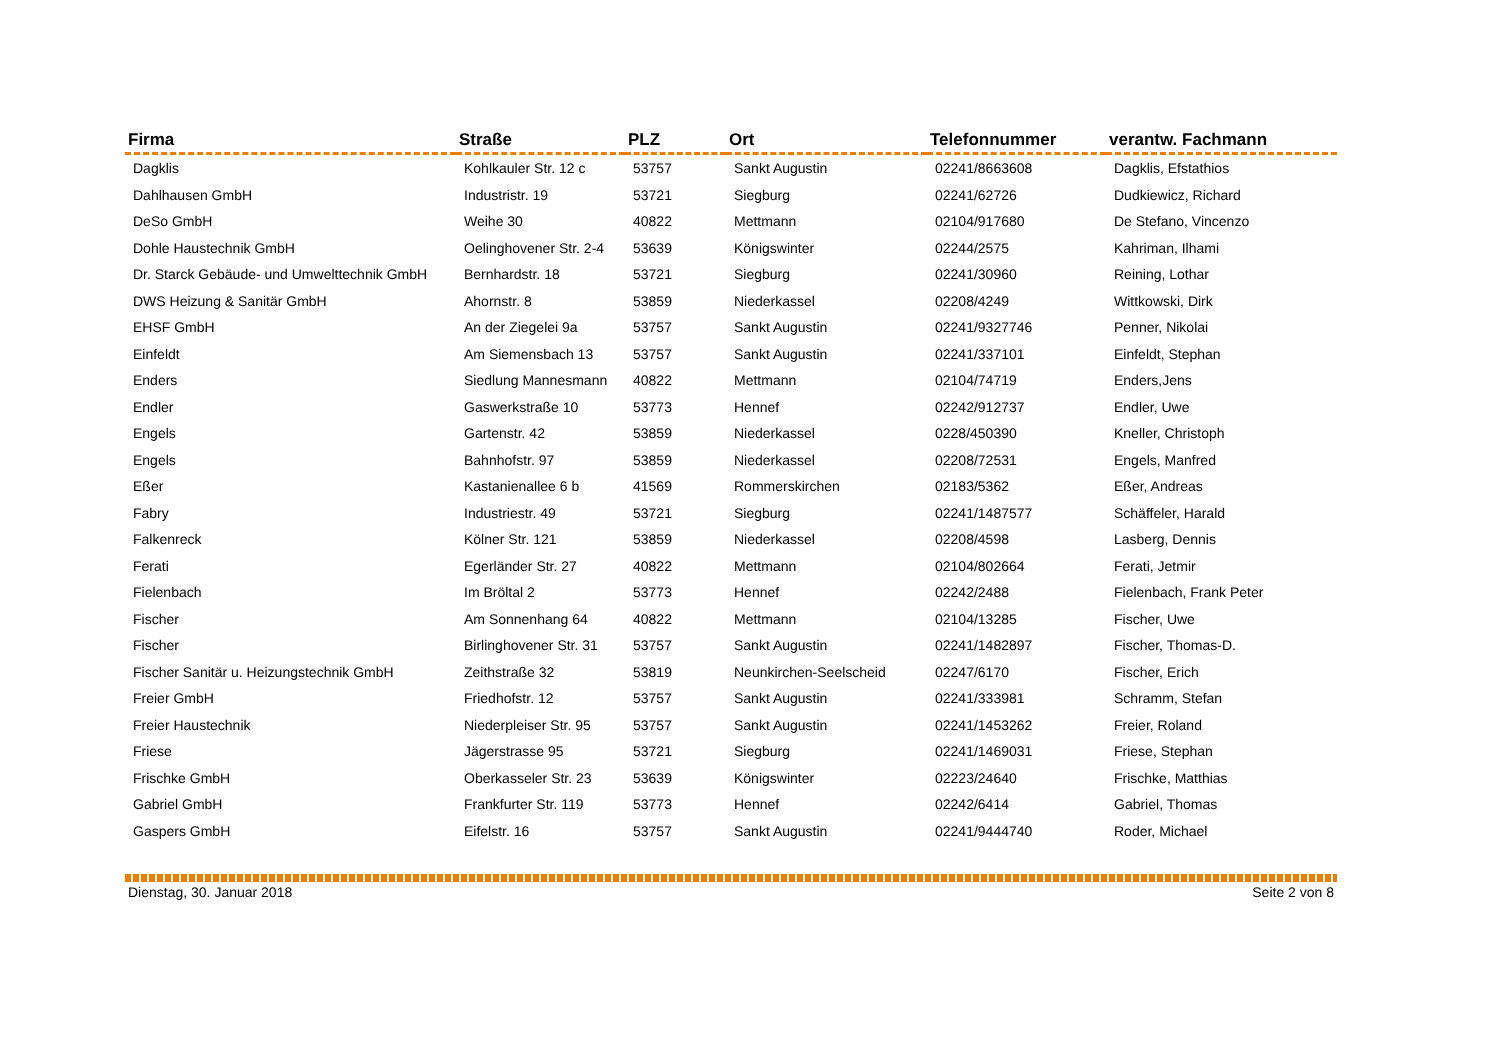| Firma | Straße | PLZ | Ort | Telefonnummer | verantw. Fachmann |
| --- | --- | --- | --- | --- | --- |
| Dagklis | Kohlkauler Str. 12 c | 53757 | Sankt Augustin | 02241/8663608 | Dagklis, Efstathios |
| Dahlhausen GmbH | Industristr. 19 | 53721 | Siegburg | 02241/62726 | Dudkiewicz, Richard |
| DeSo GmbH | Weihe 30 | 40822 | Mettmann | 02104/917680 | De Stefano, Vincenzo |
| Dohle Haustechnik GmbH | Oelinghovener Str. 2-4 | 53639 | Königswinter | 02244/2575 | Kahriman, Ilhami |
| Dr. Starck Gebäude- und Umwelttechnik GmbH | Bernhardstr. 18 | 53721 | Siegburg | 02241/30960 | Reining, Lothar |
| DWS Heizung & Sanitär GmbH | Ahornstr. 8 | 53859 | Niederkassel | 02208/4249 | Wittkowski, Dirk |
| EHSF GmbH | An der Ziegelei 9a | 53757 | Sankt Augustin | 02241/9327746 | Penner, Nikolai |
| Einfeldt | Am Siemensbach 13 | 53757 | Sankt Augustin | 02241/337101 | Einfeldt, Stephan |
| Enders | Siedlung Mannesmann | 40822 | Mettmann | 02104/74719 | Enders,Jens |
| Endler | Gaswerkstraße 10 | 53773 | Hennef | 02242/912737 | Endler, Uwe |
| Engels | Gartenstr. 42 | 53859 | Niederkassel | 0228/450390 | Kneller, Christoph |
| Engels | Bahnhofstr. 97 | 53859 | Niederkassel | 02208/72531 | Engels, Manfred |
| Eßer | Kastanienallee 6 b | 41569 | Rommerskirchen | 02183/5362 | Eßer, Andreas |
| Fabry | Industriestr. 49 | 53721 | Siegburg | 02241/1487577 | Schäffeler, Harald |
| Falkenreck | Kölner Str. 121 | 53859 | Niederkassel | 02208/4598 | Lasberg, Dennis |
| Ferati | Egerländer Str. 27 | 40822 | Mettmann | 02104/802664 | Ferati, Jetmir |
| Fielenbach | Im Bröltal 2 | 53773 | Hennef | 02242/2488 | Fielenbach, Frank Peter |
| Fischer | Am Sonnenhang 64 | 40822 | Mettmann | 02104/13285 | Fischer, Uwe |
| Fischer | Birlinghovener Str. 31 | 53757 | Sankt Augustin | 02241/1482897 | Fischer, Thomas-D. |
| Fischer Sanitär u. Heizungstechnik GmbH | Zeithstraße 32 | 53819 | Neunkirchen-Seelscheid | 02247/6170 | Fischer, Erich |
| Freier GmbH | Friedhofstr. 12 | 53757 | Sankt Augustin | 02241/333981 | Schramm, Stefan |
| Freier Haustechnik | Niederpleiser Str. 95 | 53757 | Sankt Augustin | 02241/1453262 | Freier, Roland |
| Friese | Jägerstrasse 95 | 53721 | Siegburg | 02241/1469031 | Friese, Stephan |
| Frischke GmbH | Oberkasseler Str. 23 | 53639 | Königswinter | 02223/24640 | Frischke, Matthias |
| Gabriel GmbH | Frankfurter Str. 119 | 53773 | Hennef | 02242/6414 | Gabriel, Thomas |
| Gaspers GmbH | Eifelstr. 16 | 53757 | Sankt Augustin | 02241/9444740 | Roder, Michael |
Dienstag, 30. Januar 2018 Seite 2 von 8